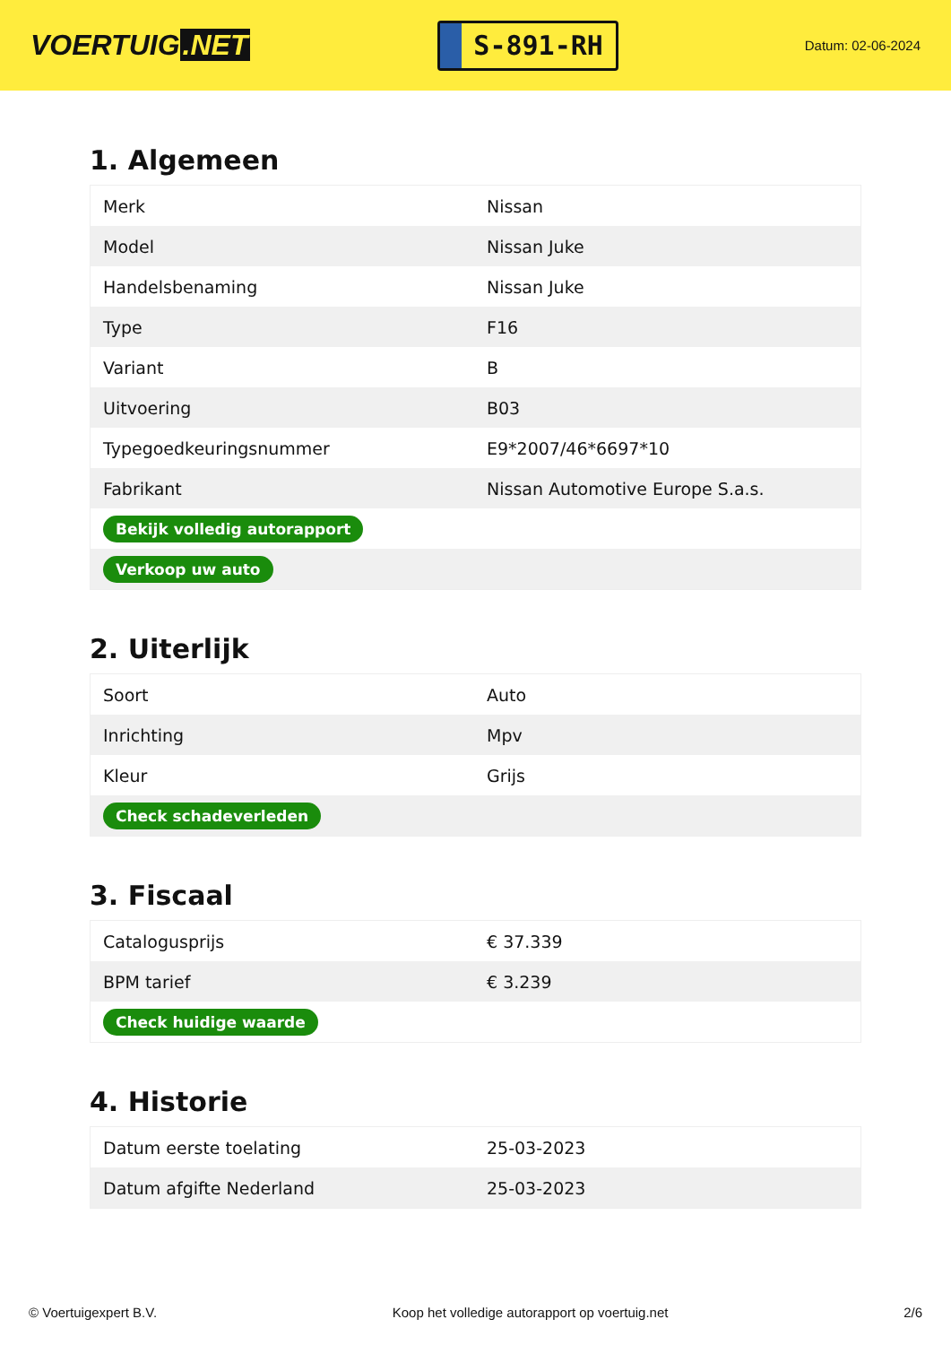VOERTUIG.NET
S-891-RH
Datum: 02-06-2024
1. Algemeen
| Merk | Nissan |
| Model | Nissan Juke |
| Handelsbenaming | Nissan Juke |
| Type | F16 |
| Variant | B |
| Uitvoering | B03 |
| Typegoedkeuringsnummer | E9*2007/46*6697*10 |
| Fabrikant | Nissan Automotive Europe S.a.s. |
| Bekijk volledig autorapport | |
| Verkoop uw auto | |
2. Uiterlijk
| Soort | Auto |
| Inrichting | Mpv |
| Kleur | Grijs |
| Check schadeverleden | |
3. Fiscaal
| Catalogusprijs | € 37.339 |
| BPM tarief | € 3.239 |
| Check huidige waarde | |
4. Historie
| Datum eerste toelating | 25-03-2023 |
| Datum afgifte Nederland | 25-03-2023 |
© Voertuigexpert B.V. Koop het volledige autorapport op voertuig.net 2/6